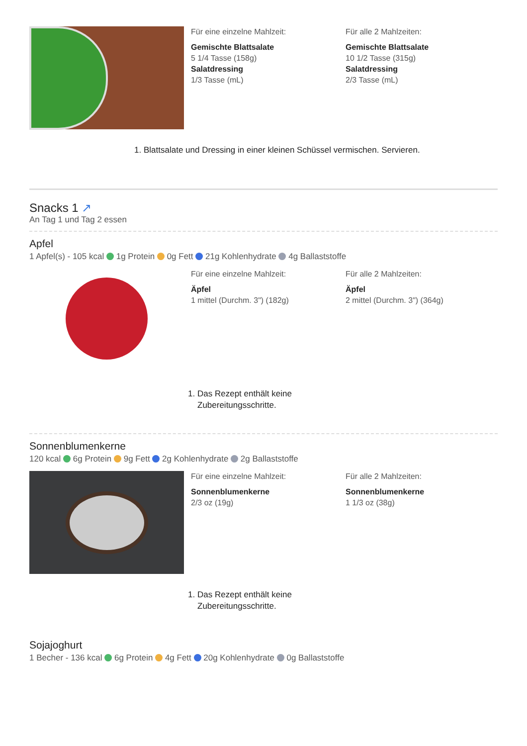Für eine einzelne Mahlzeit:
Gemischte Blattsalate
5 1/4 Tasse (158g)
Salatdressing
1/3 Tasse (mL)
Für alle 2 Mahlzeiten:
Gemischte Blattsalate
10 1/2 Tasse (315g)
Salatdressing
2/3 Tasse (mL)
1. Blattsalate und Dressing in einer kleinen Schüssel vermischen. Servieren.
Snacks 1 ↗
An Tag 1 und Tag 2 essen
Apfel
1 Apfel(s) - 105 kcal 1g Protein 0g Fett 21g Kohlenhydrate 4g Ballaststoffe
Für eine einzelne Mahlzeit:
Äpfel
1 mittel (Durchm. 3") (182g)
Für alle 2 Mahlzeiten:
Äpfel
2 mittel (Durchm. 3") (364g)
1. Das Rezept enthält keine Zubereitungsschritte.
Sonnenblumenkerne
120 kcal 6g Protein 9g Fett 2g Kohlenhydrate 2g Ballaststoffe
Für eine einzelne Mahlzeit:
Sonnenblumenkerne
2/3 oz (19g)
Für alle 2 Mahlzeiten:
Sonnenblumenkerne
1 1/3 oz (38g)
1. Das Rezept enthält keine Zubereitungsschritte.
Sojajoghurt
1 Becher - 136 kcal 6g Protein 4g Fett 20g Kohlenhydrate 0g Ballaststoffe